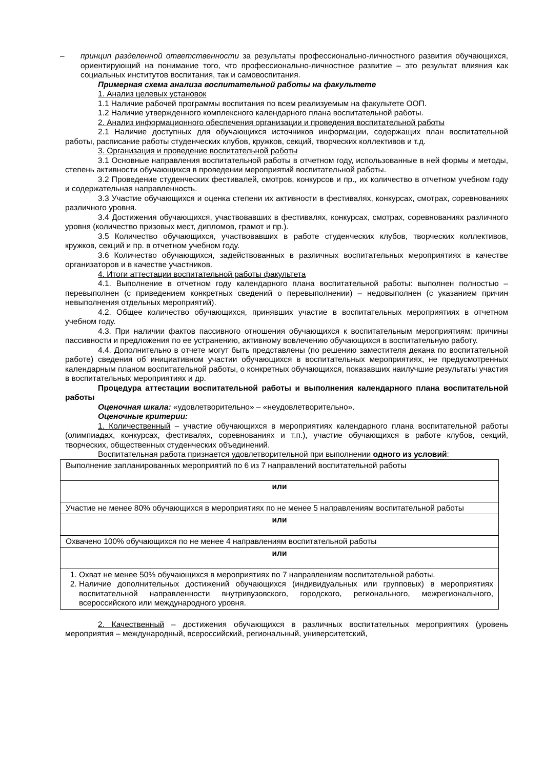– принцип разделенной ответственности за результаты профессионально-личностного развития обучающихся, ориентирующий на понимание того, что профессионально-личностное развитие – это результат влияния как социальных институтов воспитания, так и самовоспитания.
Примерная схема анализа воспитательной работы на факультете
1. Анализ целевых установок
1.1 Наличие рабочей программы воспитания по всем реализуемым на факультете ООП.
1.2 Наличие утвержденного комплексного календарного плана воспитательной работы.
2. Анализ информационного обеспечения организации и проведения воспитательной работы
2.1 Наличие доступных для обучающихся источников информации, содержащих план воспитательной работы, расписание работы студенческих клубов, кружков, секций, творческих коллективов и т.д.
3. Организация и проведение воспитательной работы
3.1 Основные направления воспитательной работы в отчетном году, использованные в ней формы и методы, степень активности обучающихся в проведении мероприятий воспитательной работы.
3.2 Проведение студенческих фестивалей, смотров, конкурсов и пр., их количество в отчетном учебном году и содержательная направленность.
3.3 Участие обучающихся и оценка степени их активности в фестивалях, конкурсах, смотрах, соревнованиях различного уровня.
3.4 Достижения обучающихся, участвовавших в фестивалях, конкурсах, смотрах, соревнованиях различного уровня (количество призовых мест, дипломов, грамот и пр.).
3.5 Количество обучающихся, участвовавших в работе студенческих клубов, творческих коллективов, кружков, секций и пр. в отчетном учебном году.
3.6 Количество обучающихся, задействованных в различных воспитательных мероприятиях в качестве организаторов и в качестве участников.
4. Итоги аттестации воспитательной работы факультета
4.1. Выполнение в отчетном году календарного плана воспитательной работы: выполнен полностью – перевыполнен (с приведением конкретных сведений о перевыполнении) – недовыполнен (с указанием причин невыполнения отдельных мероприятий).
4.2. Общее количество обучающихся, принявших участие в воспитательных мероприятиях в отчетном учебном году.
4.3. При наличии фактов пассивного отношения обучающихся к воспитательным мероприятиям: причины пассивности и предложения по ее устранению, активному вовлечению обучающихся в воспитательную работу.
4.4. Дополнительно в отчете могут быть представлены (по решению заместителя декана по воспитательной работе) сведения об инициативном участии обучающихся в воспитательных мероприятиях, не предусмотренных календарным планом воспитательной работы, о конкретных обучающихся, показавших наилучшие результаты участия в воспитательных мероприятиях и др.
Процедура аттестации воспитательной работы и выполнения календарного плана воспитательной работы
Оценочная шкала: «удовлетворительно» – «неудовлетворительно».
Оценочные критерии:
1. Количественный – участие обучающихся в мероприятиях календарного плана воспитательной работы (олимпиадах, конкурсах, фестивалях, соревнованиях и т.п.), участие обучающихся в работе клубов, секций, творческих, общественных студенческих объединений.
Воспитательная работа признается удовлетворительной при выполнении одного из условий:
| Выполнение запланированных мероприятий по 6 из 7 направлений воспитательной работы |
| или |
| Участие не менее 80% обучающихся в мероприятиях по не менее 5 направлениям воспитательной работы |
| или |
| Охвачено 100% обучающихся по не менее 4 направлениям воспитательной работы |
| или |
| 1. Охват не менее 50% обучающихся в мероприятиях по 7 направлениям воспитательной работы. 2. Наличие дополнительных достижений обучающихся (индивидуальных или групповых) в мероприятиях воспитательной направленности внутривузовского, городского, регионального, межрегионального, всероссийского или международного уровня. |
2. Качественный – достижения обучающихся в различных воспитательных мероприятиях (уровень мероприятия – международный, всероссийский, региональный, университетский,